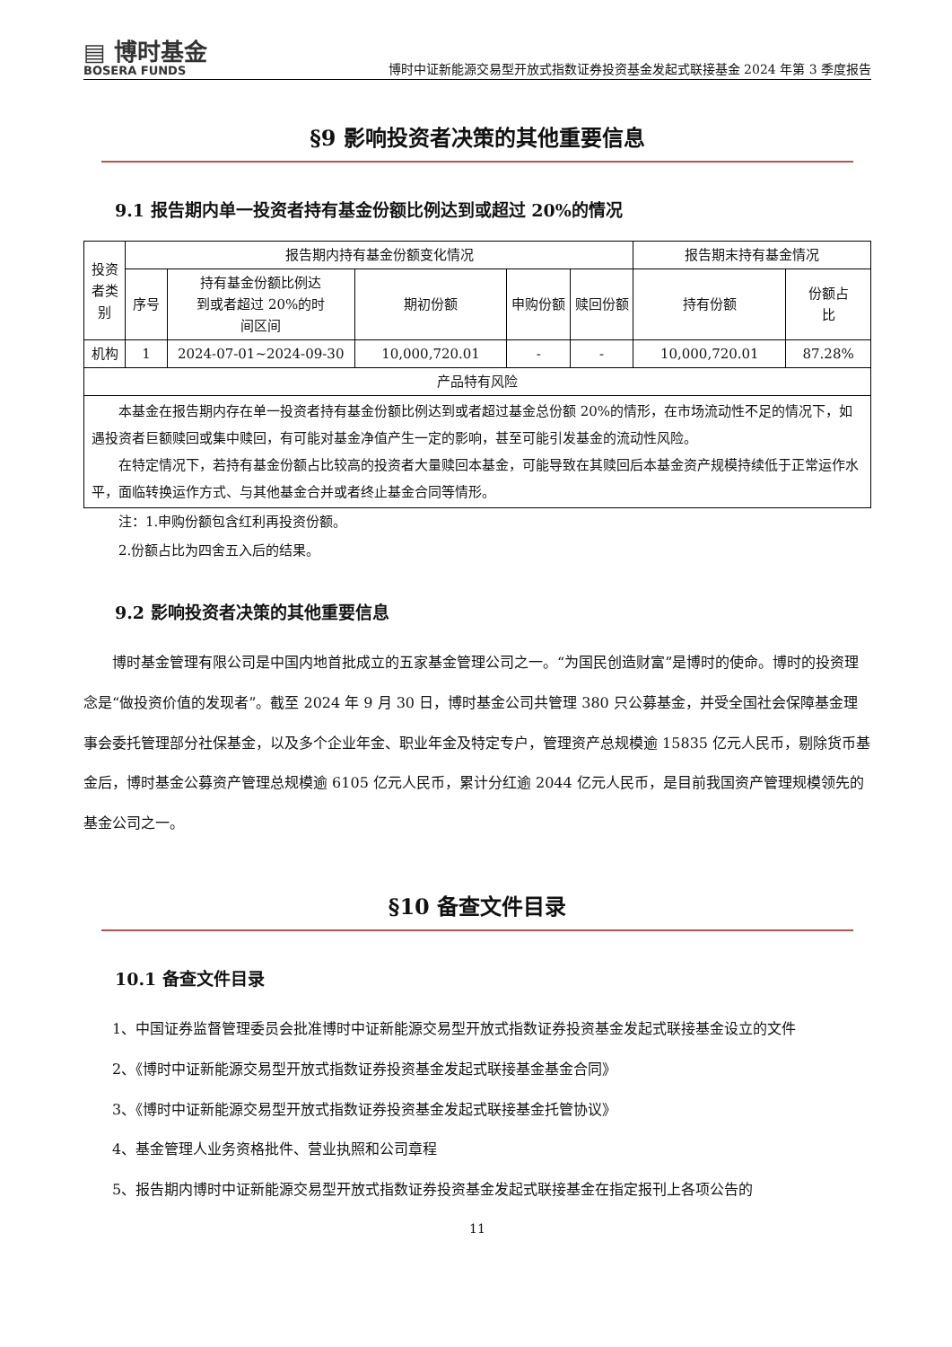▤ 博时基金
BOSERA FUNDS
博时中证新能源交易型开放式指数证券投资基金发起式联接基金 2024 年第 3 季度报告
§9 影响投资者决策的其他重要信息
9.1 报告期内单一投资者持有基金份额比例达到或超过 20%的情况
| 投资 者类 别 | 报告期内持有基金份额变化情况 | | | | | 报告期末持有基金情况 | |
| | 序号 | 持有基金份额比例达 到或者超过 20%的时 间区间 | 期初份额 | 申购份额 | 赎回份额 | 持有份额 | 份额占 比 |
| 机构 | 1 | 2024-07-01~2024-09-30 | 10,000,720.01 | - | - | 10,000,720.01 | 87.28% |
| 产品特有风险 | | | | | | | |
| 本基金在报告期内存在单一投资者持有基金份额比例达到或者超过基金总份额 20%的情形，在市场流动性不足的情况下，如遇投资者巨额赎回或集中赎回，有可能对基金净值产生一定的影响，甚至可能引发基金的流动性风险。 在特定情况下，若持有基金份额占比较高的投资者大量赎回本基金，可能导致在其赎回后本基金资产规模持续低于正常运作水平，面临转换运作方式、与其他基金合并或者终止基金合同等情形。 | | | | | | | |
注：1.申购份额包含红利再投资份额。
2.份额占比为四舍五入后的结果。
9.2 影响投资者决策的其他重要信息
博时基金管理有限公司是中国内地首批成立的五家基金管理公司之一。“为国民创造财富”是博时的使命。博时的投资理念是“做投资价值的发现者”。截至 2024 年 9 月 30 日，博时基金公司共管理 380 只公募基金，并受全国社会保障基金理事会委托管理部分社保基金，以及多个企业年金、职业年金及特定专户，管理资产总规模逾 15835 亿元人民币，剔除货币基金后，博时基金公募资产管理总规模逾 6105 亿元人民币，累计分红逾 2044 亿元人民币，是目前我国资产管理规模领先的基金公司之一。
§10 备查文件目录
10.1 备查文件目录
1、中国证券监督管理委员会批准博时中证新能源交易型开放式指数证券投资基金发起式联接基金设立的文件
2、《博时中证新能源交易型开放式指数证券投资基金发起式联接基金基金合同》
3、《博时中证新能源交易型开放式指数证券投资基金发起式联接基金托管协议》
4、基金管理人业务资格批件、营业执照和公司章程
5、报告期内博时中证新能源交易型开放式指数证券投资基金发起式联接基金在指定报刊上各项公告的
11